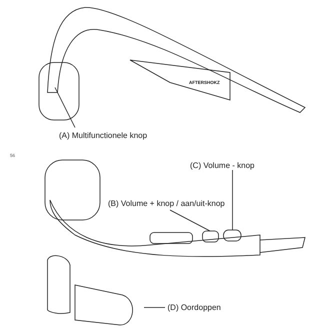AFTERSHOKZ
(A) Multifunctionele knop
56
(C) Volume - knop
(B) Volume + knop / aan/uit-knop
(D) Oordoppen